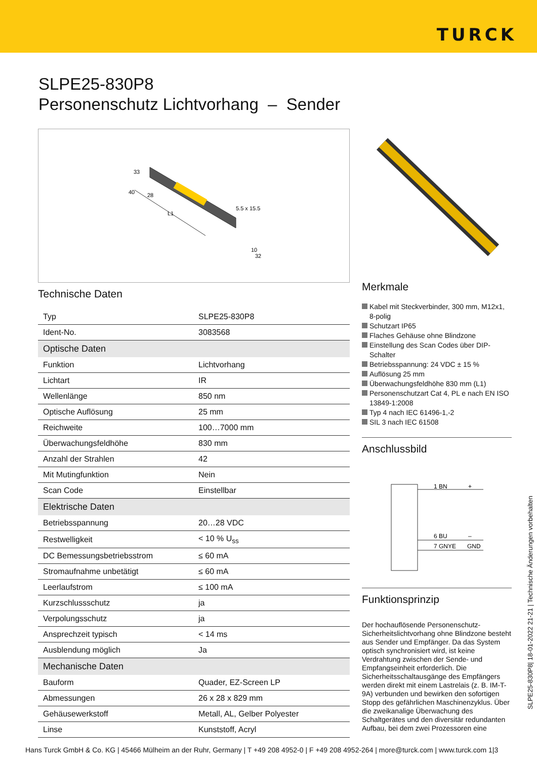TURCK
SLPE25-830P8
Personenschutz Lichtvorhang – Sender
33
40
28
L1
5.5 x 15.5
10
32
Technische Daten
| Typ | SLPE25-830P8 |
| Ident-No. | 3083568 |
| Optische Daten | |
| Funktion | Lichtvorhang |
| Lichtart | IR |
| Wellenlänge | 850 nm |
| Optische Auflösung | 25 mm |
| Reichweite | 100…7000 mm |
| Überwachungsfeldhöhe | 830 mm |
| Anzahl der Strahlen | 42 |
| Mit Mutingfunktion | Nein |
| Scan Code | Einstellbar |
| Elektrische Daten | |
| Betriebsspannung | 20…28 VDC |
| Restwelligkeit | < 10 % U<sub>ss</sub> |
| DC Bemessungsbetriebsstrom | ≤ 60 mA |
| Stromaufnahme unbetätigt | ≤ 60 mA |
| Leerlaufstrom | ≤ 100 mA |
| Kurzschlussschutz | ja |
| Verpolungsschutz | ja |
| Ansprechzeit typisch | < 14 ms |
| Ausblendung möglich | Ja |
| Mechanische Daten | |
| Bauform | Quader, EZ-Screen LP |
| Abmessungen | 26 x 28 x 829 mm |
| Gehäusewerkstoff | Metall, AL, Gelber Polyester |
| Linse | Kunststoff, Acryl |
Merkmale
Kabel mit Steckverbinder, 300 mm, M12x1, 8-polig
Schutzart IP65
Flaches Gehäuse ohne Blindzone
Einstellung des Scan Codes über DIP-Schalter
Betriebsspannung: 24 VDC ± 15 %
Auflösung 25 mm
Überwachungsfeldhöhe 830 mm (L1)
Personenschutzart Cat 4, PL e nach EN ISO 13849-1:2008
Typ 4 nach IEC 61496-1,-2
SIL 3 nach IEC 61508
Anschlussbild
1 BN
+
6 BU
–
7 GNYE
GND
Funktionsprinzip
Der hochauflösende Personenschutz-Sicherheitslichtvorhang ohne Blindzone besteht aus Sender und Empfänger. Da das System optisch synchronisiert wird, ist keine Verdrahtung zwischen der Sende- und Empfangseinheit erforderlich. Die Sicherheitsschaltausgänge des Empfängers werden direkt mit einem Lastrelais (z. B. IM-T-9A) verbunden und bewirken den sofortigen Stopp des gefährlichen Maschinenzyklus. Über die zweikanalige Überwachung des Schaltgerätes und den diversitär redundanten Aufbau, bei dem zwei Prozessoren eine
SLPE25-830P8| 18-01-2022 21-21 | Technische Änderungen vorbehalten
Hans Turck GmbH & Co. KG | 45466 Mülheim an der Ruhr, Germany | T +49 208 4952-0 | F +49 208 4952-264 | more@turck.com | www.turck.com 1|3